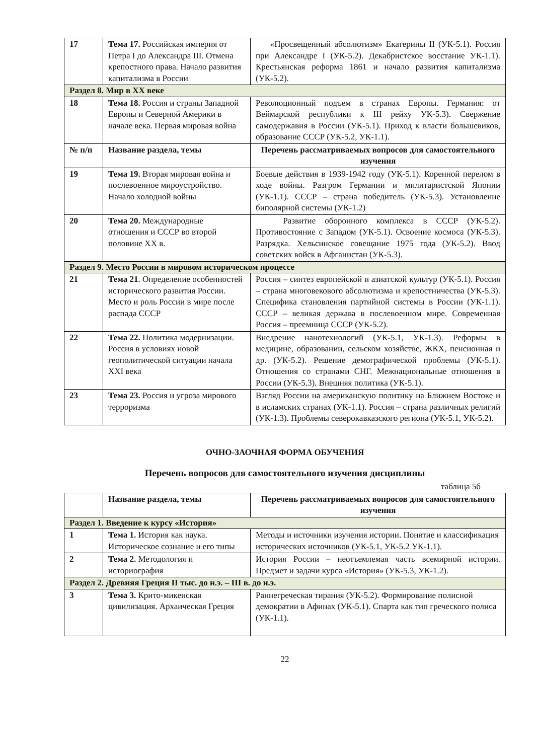| 17 | Тема 17. Российская империя от Петра I до Александра III. Отмена крепостного права. Начало развития капитализма в России | «Просвещенный абсолютизм» Екатерины II (УК-5.1). Россия при Александре I (УК-5.2). Декабристское восстание УК-1.1). Крестьянская реформа 1861 и начало развития капитализма (УК-5.2). |
| Раздел 8. Мир в XX веке | | |
| 18 | Тема 18. Россия и страны Западной Европы и Северной Америки в начале века. Первая мировая война | Революционный подъем в странах Европы. Германия: от Веймарской республики к III рейху УК-5.3). Свержение самодержавия в России (УК-5.1). Приход к власти большевиков, образование СССР (УК-5.2, УК-1.1). |
| № п/п | Название раздела, темы | Перечень рассматриваемых вопросов для самостоятельного изучения |
| 19 | Тема 19. Вторая мировая война и послевоенное мироустройство. Начало холодной войны | Боевые действия в 1939-1942 году (УК-5.1). Коренной перелом в ходе войны. Разгром Германии и милитаристской Японии (УК-1.1). СССР – страна победитель (УК-5.3). Установление биполярной системы (УК-1.2) |
| 20 | Тема 20. Международные отношения и СССР во второй половине XX в. | Развитие оборонного комплекса в СССР (УК-5.2). Противостояние с Западом (УК-5.1). Освоение космоса (УК-5.3). Разрядка. Хельсинское совещание 1975 года (УК-5.2). Ввод советских войск в Афганистан (УК-5.3). |
| Раздел 9. Место России в мировом историческом процессе | | |
| 21 | Тема 21 . Определение особенностей исторического развития России. Место и роль России в мире после распада СССР | Россия – синтез европейской и азиатской культур (УК-5.1). Россия – страна многовекового абсолютизма и крепостничества (УК-5.3). Специфика становления партийной системы в России (УК-1.1). СССР – великая держава в послевоенном мире. Современная Россия – преемница СССР (УК-5.2). |
| 22 | Тема 22. Политика модернизации. Россия в условиях новой геополитической ситуации начала XXI века | Внедрение нанотехнологий (УК-5.1, УК-1.3). Реформы в медицине, образовании, сельском хозяйстве, ЖКХ, пенсионная и др. (УК-5.2). Решение демографической проблемы (УК-5.1). Отношения со странами СНГ. Межнациональные отношения в России (УК-5.3). Внешняя политика (УК-5.1). |
| 23 | Тема 23. Россия и угроза мирового терроризма | Взгляд России на американскую политику на Ближнем Востоке и в исламских странах (УК-1.1). Россия – страна различных религий (УК-1.3). Проблемы северокавказского региона (УК-5.1, УК-5.2). |
ОЧНО-ЗАОЧНАЯ ФОРМА ОБУЧЕНИЯ
Перечень вопросов для самостоятельного изучения дисциплины
таблица 5б
| | Название раздела, темы | Перечень рассматриваемых вопросов для самостоятельного изучения |
| --- | --- | --- |
| Раздел 1. Введение к курсу «История» | | |
| 1 | Тема 1. История как наука. Историческое сознание и его типы | Методы и источники изучения истории. Понятие и классификация исторических источников (УК-5.1, УК-5.2 УК-1.1). |
| 2 | Тема 2. Методология и историография | История России – неотъемлемая часть всемирной истории. Предмет и задачи курса «История» (УК-5.3, УК-1.2). |
| Раздел 2. Древняя Греция II тыс. до н.э. – III в. до н.э. | | |
| 3 | Тема 3. Крито-микенская цивилизация. Архаическая Греция | Раннегреческая тирания (УК-5.2). Формирование полисной демократии в Афинах (УК-5.1). Спарта как тип греческого полиса (УК-1.1). |
22